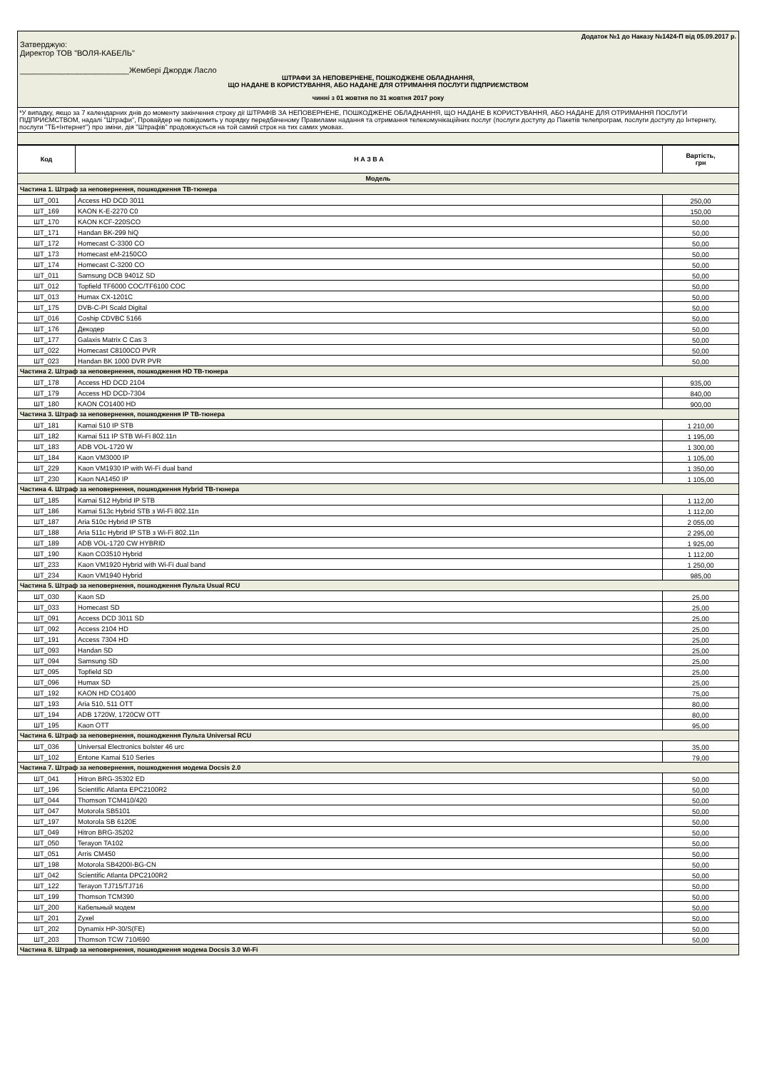Додаток №1 до Наказу №1424-П від 05.09.2017 р.
Затверджую:
Директор ТОВ "ВОЛЯ-КАБЕЛЬ"
_________________________Жембері Джордж Ласло
ШТРАФИ ЗА НЕПОВЕРНЕНЕ, ПОШКОДЖЕНЕ ОБЛАДНАННЯ,
ЩО НАДАНЕ В КОРИСТУВАННЯ, АБО НАДАНЕ ДЛЯ ОТРИМАННЯ ПОСЛУГИ ПІДПРИЄМСТВОМ
чинні з 01 жовтня по 31 жовтня 2017 року
*У випадку, якщо за 7 календарних днів до моменту закінчення строку дії ШТРАФІВ ЗА НЕПОВЕРНЕНЕ, ПОШКОДЖЕНЕ ОБЛАДНАННЯ, ЩО НАДАНЕ В КОРИСТУВАННЯ, АБО НАДАНЕ ДЛЯ ОТРИМАННЯ ПОСЛУГИ ПІДПРИЄМСТВОМ, надалі "Штрафи", Провайдер не повідомить у порядку передбаченому Правилами надання та отримання телекомунікаційних послуг (послуги доступу до Пакетів телепрограм, послуги доступу до Інтернету, послуги "ТБ+Інтернет") про зміни, дія "Штрафів" продовжується на той самий строк на тих самих умовах.
| Код | Н А З В А | Вартість, грн |
| --- | --- | --- |
| Модель | | |
| Частина 1. Штраф за неповернення, пошкодження ТВ-тюнера | | |
| ШТ_001 | Access HD DCD 3011 | 250,00 |
| ШТ_169 | KAON K-E-2270 C0 | 150,00 |
| ШТ_170 | KAON KCF-220SCO | 50,00 |
| ШТ_171 | Handan BK-299 hiQ | 50,00 |
| ШТ_172 | Homecast C-3300 CO | 50,00 |
| ШТ_173 | Homecast eM-2150CO | 50,00 |
| ШТ_174 | Homecast C-3200 CO | 50,00 |
| ШТ_011 | Samsung DCB 9401Z SD | 50,00 |
| ШТ_012 | Topfield TF6000 COC/TF6100 COC | 50,00 |
| ШТ_013 | Humax CX-1201C | 50,00 |
| ШТ_175 | DVB-C-PI Scald Digital | 50,00 |
| ШТ_016 | Coship CDVBC 5166 | 50,00 |
| ШТ_176 | Декодер | 50,00 |
| ШТ_177 | Galaxis Matrix C Cas 3 | 50,00 |
| ШТ_022 | Homecast C8100CO PVR | 50,00 |
| ШТ_023 | Handan BK 1000 DVR PVR | 50,00 |
| Частина 2. Штраф за неповернення, пошкодження HD ТВ-тюнера | | |
| ШТ_178 | Access HD DCD 2104 | 935,00 |
| ШТ_179 | Access HD DCD-7304 | 840,00 |
| ШТ_180 | KAON CO1400 HD | 900,00 |
| Частина 3. Штраф за неповернення, пошкодження IP ТВ-тюнера | | |
| ШТ_181 | Kamai 510 IP STB | 1 210,00 |
| ШТ_182 | Kamai 511 IP STB Wi-Fi 802.11n | 1 195,00 |
| ШТ_183 | ADB VOL-1720 W | 1 300,00 |
| ШТ_184 | Kaon VM3000 IP | 1 105,00 |
| ШТ_229 | Kaon VM1930 IP with Wi-Fi dual band | 1 350,00 |
| ШТ_230 | Kaon NA1450 IP | 1 105,00 |
| Частина 4. Штраф за неповернення, пошкодження Hybrid ТВ-тюнера | | |
| ШТ_185 | Kamai 512 Hybrid IP STB | 1 112,00 |
| ШТ_186 | Kamai 513c Hybrid STB з Wi-Fi 802.11n | 1 112,00 |
| ШТ_187 | Aria 510c Hybrid IP STB | 2 055,00 |
| ШТ_188 | Aria 511c Hybrid IP STB з Wi-Fi 802.11n | 2 295,00 |
| ШТ_189 | ADB VOL-1720 CW HYBRID | 1 925,00 |
| ШТ_190 | Kaon CO3510 Hybrid | 1 112,00 |
| ШТ_233 | Kaon VM1920 Hybrid with Wi-Fi dual band | 1 250,00 |
| ШТ_234 | Kaon VM1940 Hybrid | 985,00 |
| Частина 5. Штраф за неповернення, пошкодження Пульта Usual RCU | | |
| ШТ_030 | Kaon SD | 25,00 |
| ШТ_033 | Homecast SD | 25,00 |
| ШТ_091 | Access DCD 3011 SD | 25,00 |
| ШТ_092 | Access 2104 HD | 25,00 |
| ШТ_191 | Access 7304 HD | 25,00 |
| ШТ_093 | Handan SD | 25,00 |
| ШТ_094 | Samsung SD | 25,00 |
| ШТ_095 | Topfield SD | 25,00 |
| ШТ_096 | Humax SD | 25,00 |
| ШТ_192 | KAON HD CO1400 | 75,00 |
| ШТ_193 | Aria 510, 511 OTT | 80,00 |
| ШТ_194 | ADB 1720W, 1720CW OTT | 80,00 |
| ШТ_195 | Kaon OTT | 95,00 |
| Частина 6. Штраф за неповернення, пошкодження Пульта Universal RCU | | |
| ШТ_036 | Universal Electronics bolster 46 urc | 35,00 |
| ШТ_102 | Entone Kamai 510 Series | 79,00 |
| Частина 7. Штраф за неповернення, пошкодження модема Docsis 2.0 | | |
| ШТ_041 | Hitron BRG-35302 ED | 50,00 |
| ШТ_196 | Scientific Atlanta EPC2100R2 | 50,00 |
| ШТ_044 | Thomson TCM410/420 | 50,00 |
| ШТ_047 | Motorola SB5101 | 50,00 |
| ШТ_197 | Motorola SB 6120E | 50,00 |
| ШТ_049 | Hitron BRG-35202 | 50,00 |
| ШТ_050 | Terayon TA102 | 50,00 |
| ШТ_051 | Arris CM450 | 50,00 |
| ШТ_198 | Motorola SB4200I-BG-CN | 50,00 |
| ШТ_042 | Scientific Atlanta DPC2100R2 | 50,00 |
| ШТ_122 | Terayon TJ715/TJ716 | 50,00 |
| ШТ_199 | Thomson TCM390 | 50,00 |
| ШТ_200 | Кабельный модем | 50,00 |
| ШТ_201 | Zyxel | 50,00 |
| ШТ_202 | Dynamix HP-30/S(FE) | 50,00 |
| ШТ_203 | Thomson TCW 710/690 | 50,00 |
| Частина 8. Штраф за неповернення, пошкодження модема Docsis 3.0 Wi-Fi | | |